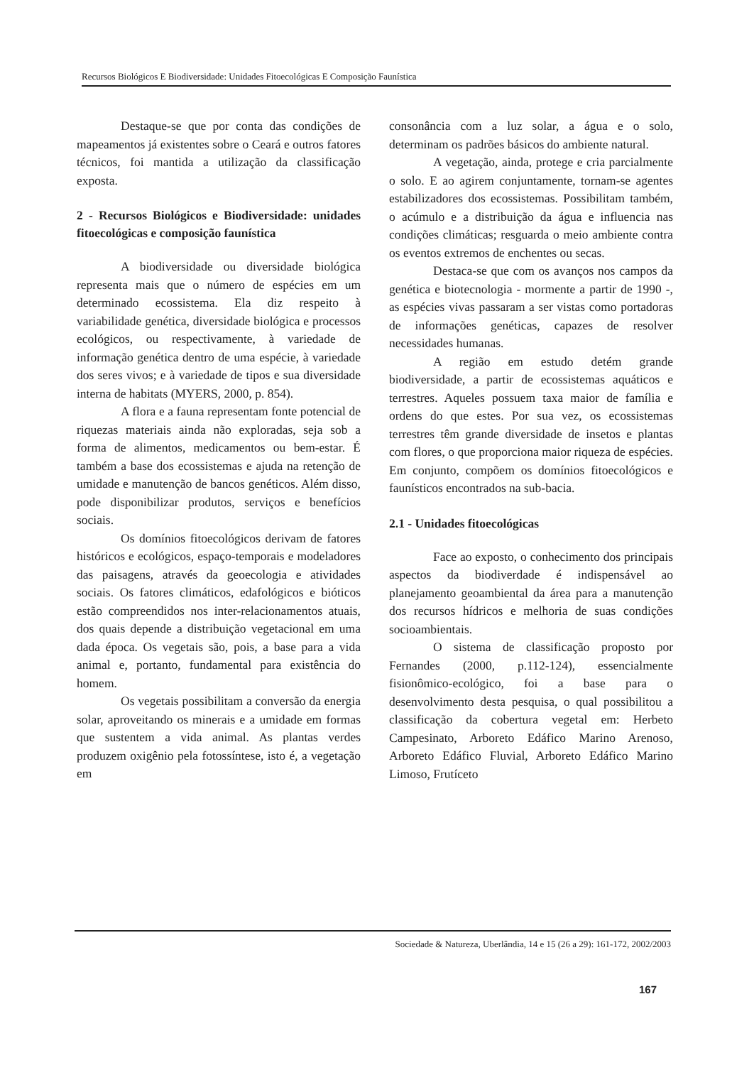Recursos Biológicos E Biodiversidade: Unidades Fitoecológicas E Composição Faunística
Destaque-se que por conta das condições de mapeamentos já existentes sobre o Ceará e outros fatores técnicos, foi mantida a utilização da classificação exposta.
2 - Recursos Biológicos e Biodiversidade: unidades fitoecológicas e composição faunística
A biodiversidade ou diversidade biológica representa mais que o número de espécies em um determinado ecossistema. Ela diz respeito à variabilidade genética, diversidade biológica e processos ecológicos, ou respectivamente, à variedade de informação genética dentro de uma espécie, à variedade dos seres vivos; e à variedade de tipos e sua diversidade interna de habitats (MYERS, 2000, p. 854).
A flora e a fauna representam fonte potencial de riquezas materiais ainda não exploradas, seja sob a forma de alimentos, medicamentos ou bem-estar. É também a base dos ecossistemas e ajuda na retenção de umidade e manutenção de bancos genéticos. Além disso, pode disponibilizar produtos, serviços e benefícios sociais.
Os domínios fitoecológicos derivam de fatores históricos e ecológicos, espaço-temporais e modeladores das paisagens, através da geoecologia e atividades sociais. Os fatores climáticos, edafológicos e bióticos estão compreendidos nos inter-relacionamentos atuais, dos quais depende a distribuição vegetacional em uma dada época. Os vegetais são, pois, a base para a vida animal e, portanto, fundamental para existência do homem.
Os vegetais possibilitam a conversão da energia solar, aproveitando os minerais e a umidade em formas que sustentem a vida animal. As plantas verdes produzem oxigênio pela fotossíntese, isto é, a vegetação em
consonância com a luz solar, a água e o solo, determinam os padrões básicos do ambiente natural.
A vegetação, ainda, protege e cria parcialmente o solo. E ao agirem conjuntamente, tornam-se agentes estabilizadores dos ecossistemas. Possibilitam também, o acúmulo e a distribuição da água e influencia nas condições climáticas; resguarda o meio ambiente contra os eventos extremos de enchentes ou secas.
Destaca-se que com os avanços nos campos da genética e biotecnologia - mormente a partir de 1990 -, as espécies vivas passaram a ser vistas como portadoras de informações genéticas, capazes de resolver necessidades humanas.
A região em estudo detém grande biodiversidade, a partir de ecossistemas aquáticos e terrestres. Aqueles possuem taxa maior de família e ordens do que estes. Por sua vez, os ecossistemas terrestres têm grande diversidade de insetos e plantas com flores, o que proporciona maior riqueza de espécies. Em conjunto, compõem os domínios fitoecológicos e faunísticos encontrados na sub-bacia.
2.1 - Unidades fitoecológicas
Face ao exposto, o conhecimento dos principais aspectos da biodiverdade é indispensável ao planejamento geoambiental da área para a manutenção dos recursos hídricos e melhoria de suas condições socioambientais.
O sistema de classificação proposto por Fernandes (2000, p.112-124), essencialmente fisionômico-ecológico, foi a base para o desenvolvimento desta pesquisa, o qual possibilitou a classificação da cobertura vegetal em: Herbeto Campesinato, Arboreto Edáfico Marino Arenoso, Arboreto Edáfico Fluvial, Arboreto Edáfico Marino Limoso, Frutíceto
Sociedade & Natureza, Uberlândia, 14 e 15 (26 a 29): 161-172, 2002/2003
167